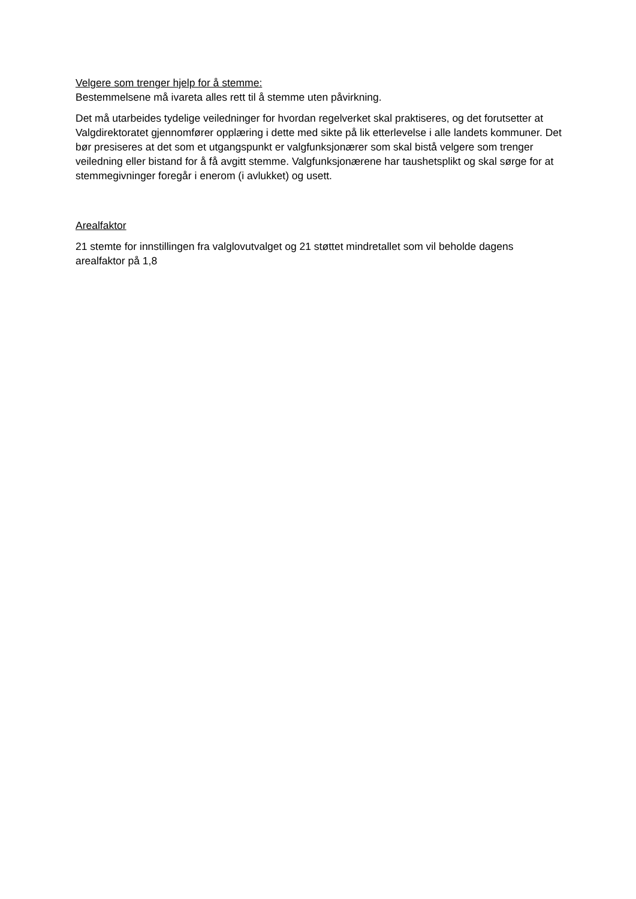Velgere som trenger hjelp for å stemme:
Bestemmelsene må ivareta alles rett til å stemme uten påvirkning.
Det må utarbeides tydelige veiledninger for hvordan regelverket skal praktiseres, og det forutsetter at Valgdirektoratet gjennomfører opplæring i dette med sikte på lik etterlevelse i alle landets kommuner. Det bør presiseres at det som et utgangspunkt er valgfunksjonærer som skal bistå velgere som trenger veiledning eller bistand for å få avgitt stemme. Valgfunksjonærene har taushetsplikt og skal sørge for at stemmegivninger foregår i enerom (i avlukket) og usett.
Arealfaktor
21 stemte for innstillingen fra valglovutvalget og 21 støttet mindretallet som vil beholde dagens arealfaktor på 1,8